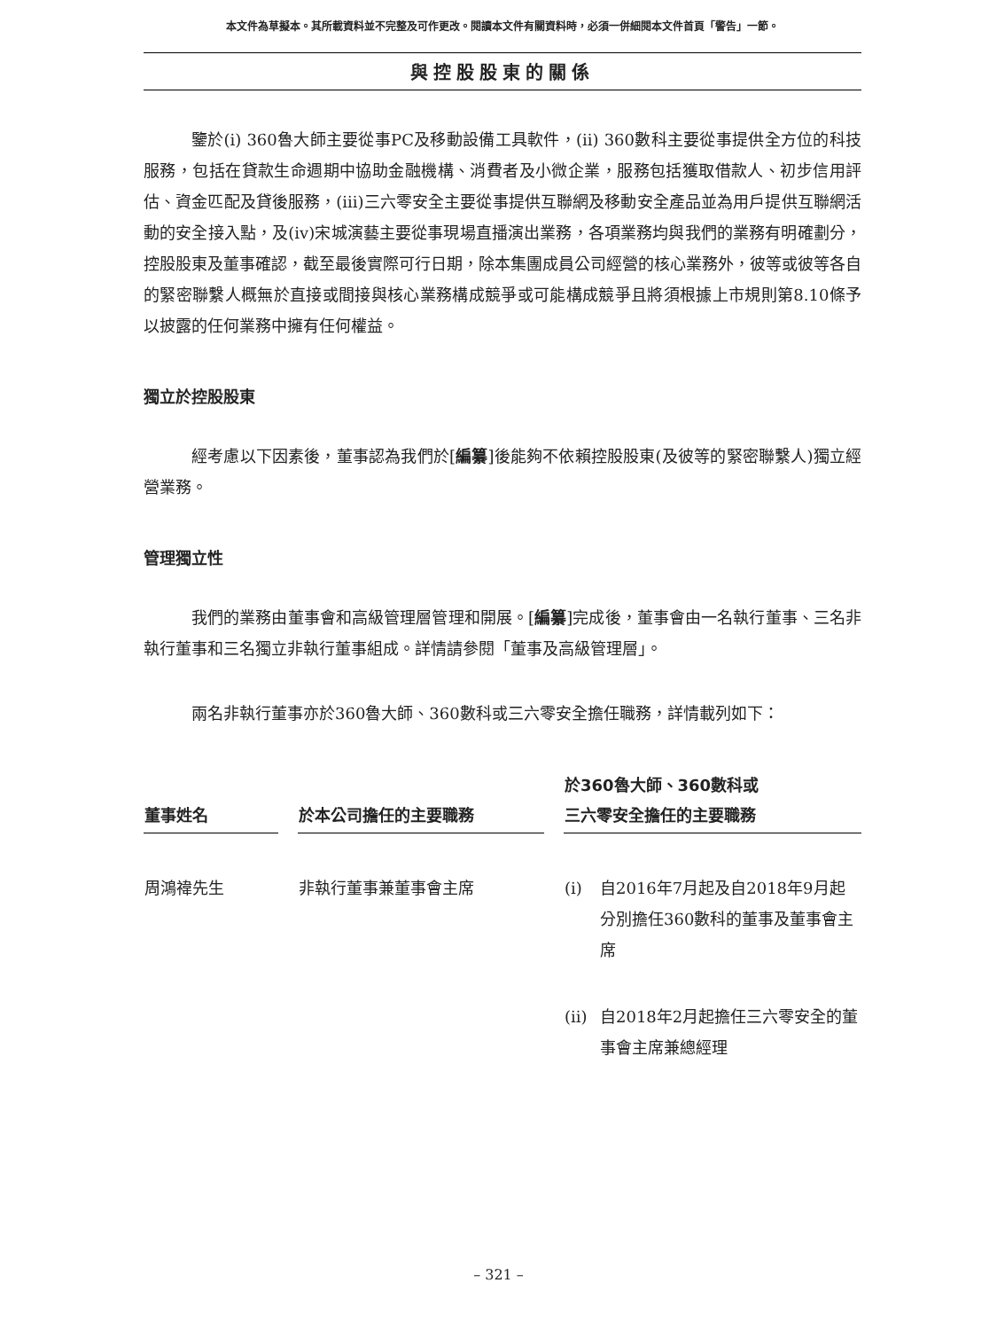本文件為草擬本。其所載資料並不完整及可作更改。閱讀本文件有關資料時，必須一併細閱本文件首頁「警告」一節。
與控股股東的關係
鑒於(i) 360魯大師主要從事PC及移動設備工具軟件，(ii) 360數科主要從事提供全方位的科技服務，包括在貸款生命週期中協助金融機構、消費者及小微企業，服務包括獲取借款人、初步信用評估、資金匹配及貸後服務，(iii)三六零安全主要從事提供互聯網及移動安全產品並為用戶提供互聯網活動的安全接入點，及(iv)宋城演藝主要從事現場直播演出業務，各項業務均與我們的業務有明確劃分，控股股東及董事確認，截至最後實際可行日期，除本集團成員公司經營的核心業務外，彼等或彼等各自的緊密聯繫人概無於直接或間接與核心業務構成競爭或可能構成競爭且將須根據上市規則第8.10條予以披露的任何業務中擁有任何權益。
獨立於控股股東
經考慮以下因素後，董事認為我們於[編纂]後能夠不依賴控股股東(及彼等的緊密聯繫人)獨立經營業務。
管理獨立性
我們的業務由董事會和高級管理層管理和開展。[編纂]完成後，董事會由一名執行董事、三名非執行董事和三名獨立非執行董事組成。詳情請參閱「董事及高級管理層」。
兩名非執行董事亦於360魯大師、360數科或三六零安全擔任職務，詳情載列如下：
| 董事姓名 | 於本公司擔任的主要職務 | 於360魯大師、360數科或 三六零安全擔任的主要職務 |
| --- | --- | --- |
| 周鴻禕先生 | 非執行董事兼董事會主席 | (i) 自2016年7月起及自2018年9月起分別擔任360數科的董事及董事會主席 (ii) 自2018年2月起擔任三六零安全的董事會主席兼總經理 |
– 321 –